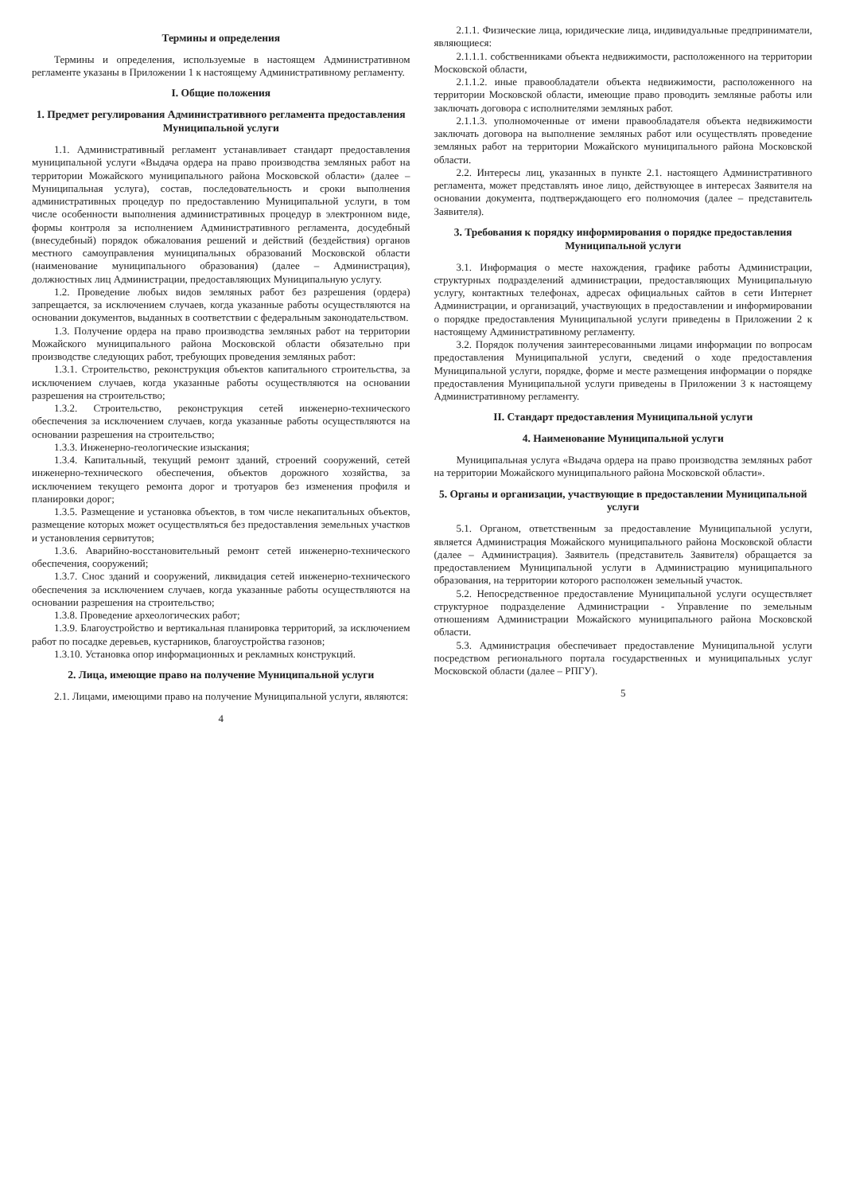Термины и определения
Термины и определения, используемые в настоящем Административном регламенте указаны в Приложении 1 к настоящему Административному регламенту.
I. Общие положения
1. Предмет регулирования Административного регламента предоставления Муниципальной услуги
1.1. Административный регламент устанавливает стандарт предоставления муниципальной услуги «Выдача ордера на право производства земляных работ на территории Можайского муниципального района Московской области» (далее – Муниципальная услуга), состав, последовательность и сроки выполнения административных процедур по предоставлению Муниципальной услуги, в том числе особенности выполнения административных процедур в электронном виде, формы контроля за исполнением Административного регламента, досудебный (внесудебный) порядок обжалования решений и действий (бездействия) органов местного самоуправления муниципальных образований Московской области (наименование муниципального образования) (далее – Администрация), должностных лиц Администрации, предоставляющих Муниципальную услугу.
1.2. Проведение любых видов земляных работ без разрешения (ордера) запрещается, за исключением случаев, когда указанные работы осуществляются на основании документов, выданных в соответствии с федеральным законодательством.
1.3. Получение ордера на право производства земляных работ на территории Можайского муниципального района Московской области обязательно при производстве следующих работ, требующих проведения земляных работ:
1.3.1. Строительство, реконструкция объектов капитального строительства, за исключением случаев, когда указанные работы осуществляются на основании разрешения на строительство;
1.3.2. Строительство, реконструкция сетей инженерно-технического обеспечения за исключением случаев, когда указанные работы осуществляются на основании разрешения на строительство;
1.3.3. Инженерно-геологические изыскания;
1.3.4. Капитальный, текущий ремонт зданий, строений сооружений, сетей инженерно-технического обеспечения, объектов дорожного хозяйства, за исключением текущего ремонта дорог и тротуаров без изменения профиля и планировки дорог;
1.3.5. Размещение и установка объектов, в том числе некапитальных объектов, размещение которых может осуществляться без предоставления земельных участков и установления сервитутов;
1.3.6. Аварийно-восстановительный ремонт сетей инженерно-технического обеспечения, сооружений;
1.3.7. Снос зданий и сооружений, ликвидация сетей инженерно-технического обеспечения за исключением случаев, когда указанные работы осуществляются на основании разрешения на строительство;
1.3.8. Проведение археологических работ;
1.3.9. Благоустройство и вертикальная планировка территорий, за исключением работ по посадке деревьев, кустарников, благоустройства газонов;
1.3.10. Установка опор информационных и рекламных конструкций.
2. Лица, имеющие право на получение Муниципальной услуги
2.1. Лицами, имеющими право на получение Муниципальной услуги, являются:
4
2.1.1. Физические лица, юридические лица, индивидуальные предприниматели, являющиеся:
2.1.1.1. собственниками объекта недвижимости, расположенного на территории Московской области,
2.1.1.2. иные правообладатели объекта недвижимости, расположенного на территории Московской области, имеющие право проводить земляные работы или заключать договора с исполнителями земляных работ.
2.1.1.3. уполномоченные от имени правообладателя объекта недвижимости заключать договора на выполнение земляных работ или осуществлять проведение земляных работ на территории Можайского муниципального района Московской области.
2.2. Интересы лиц, указанных в пункте 2.1. настоящего Административного регламента, может представлять иное лицо, действующее в интересах Заявителя на основании документа, подтверждающего его полномочия (далее – представитель Заявителя).
3. Требования к порядку информирования о порядке предоставления Муниципальной услуги
3.1. Информация о месте нахождения, графике работы Администрации, структурных подразделений администрации, предоставляющих Муниципальную услугу, контактных телефонах, адресах официальных сайтов в сети Интернет Администрации, и организаций, участвующих в предоставлении и информировании о порядке предоставления Муниципальной услуги приведены в Приложении 2 к настоящему Административному регламенту.
3.2. Порядок получения заинтересованными лицами информации по вопросам предоставления Муниципальной услуги, сведений о ходе предоставления Муниципальной услуги, порядке, форме и месте размещения информации о порядке предоставления Муниципальной услуги приведены в Приложении 3 к настоящему Административному регламенту.
II. Стандарт предоставления Муниципальной услуги
4. Наименование Муниципальной услуги
Муниципальная услуга «Выдача ордера на право производства земляных работ на территории Можайского муниципального района Московской области».
5. Органы и организации, участвующие в предоставлении Муниципальной услуги
5.1. Органом, ответственным за предоставление Муниципальной услуги, является Администрация Можайского муниципального района Московской области (далее – Администрация). Заявитель (представитель Заявителя) обращается за предоставлением Муниципальной услуги в Администрацию муниципального образования, на территории которого расположен земельный участок.
5.2. Непосредственное предоставление Муниципальной услуги осуществляет структурное подразделение Администрации - Управление по земельным отношениям Администрации Можайского муниципального района Московской области.
5.3. Администрация обеспечивает предоставление Муниципальной услуги посредством регионального портала государственных и муниципальных услуг Московской области (далее – РПГУ).
5